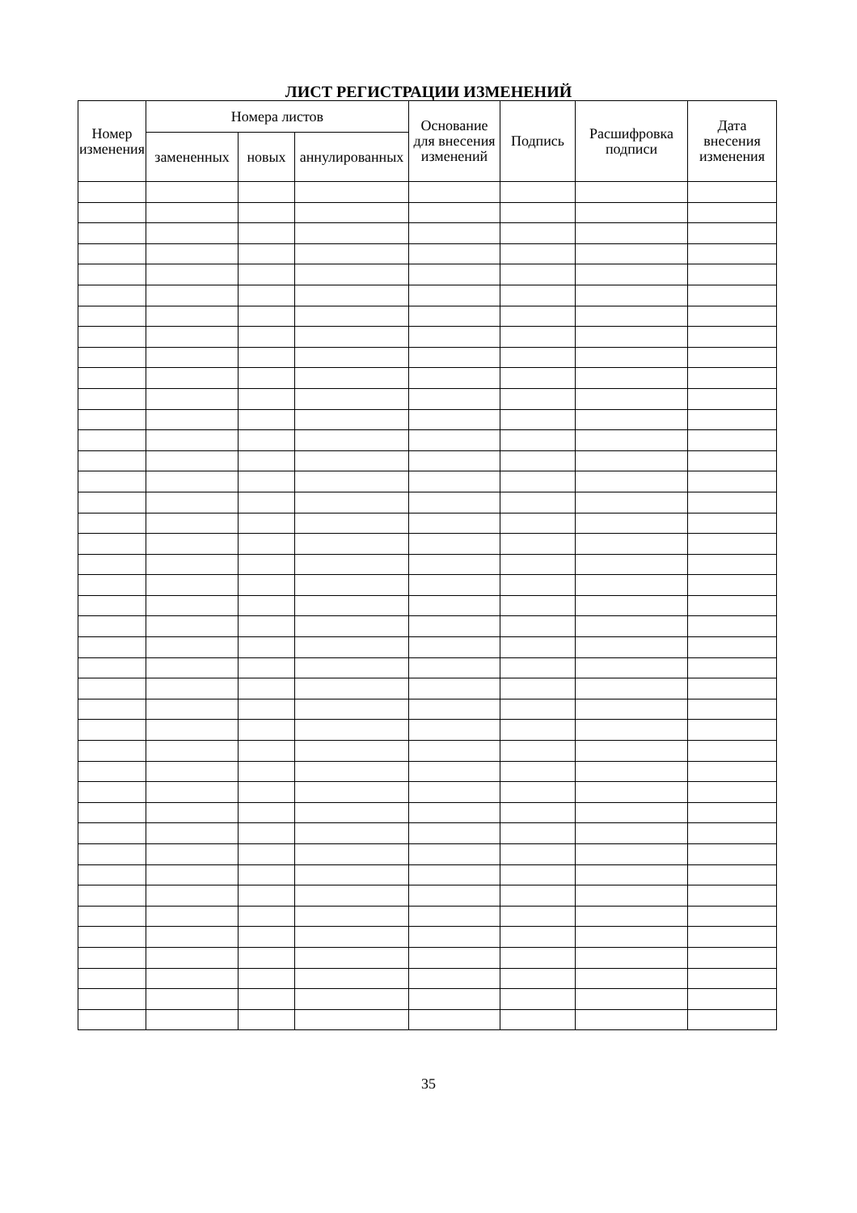ЛИСТ РЕГИСТРАЦИИ ИЗМЕНЕНИЙ
| Номер изменения | Номера листов | | | Основание для внесения изменений | Подпись | Расшифровка подписи | Дата внесения изменения |
| --- | --- | --- | --- | --- | --- | --- | --- |
| | замененных | новых | аннулированных | | | | |
35